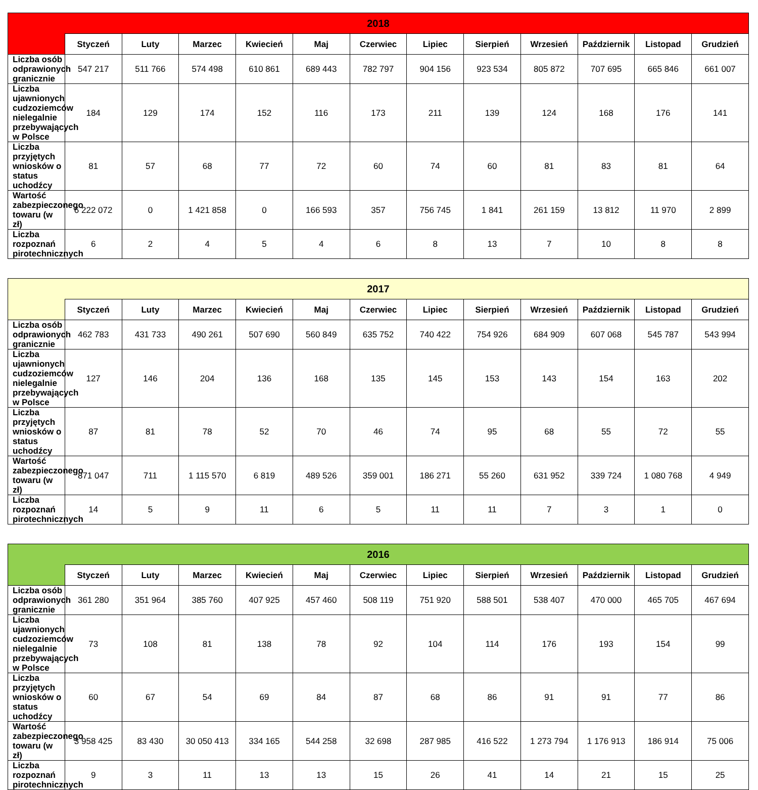| 2018 | | | | | | | | | | | | |
| --- | --- | --- | --- | --- | --- | --- | --- | --- | --- | --- | --- | --- |
| | Styczeń | Luty | Marzec | Kwiecień | Maj | Czerwiec | Lipiec | Sierpień | Wrzesień | Październik | Listopad | Grudzień |
| Liczba osób odprawionych granicznie | 547 217 | 511 766 | 574 498 | 610 861 | 689 443 | 782 797 | 904 156 | 923 534 | 805 872 | 707 695 | 665 846 | 661 007 |
| Liczba ujawnionych cudzoziemców nielegalnie przebywających w Polsce | 184 | 129 | 174 | 152 | 116 | 173 | 211 | 139 | 124 | 168 | 176 | 141 |
| Liczba przyjętych wniosków o status uchodźcy | 81 | 57 | 68 | 77 | 72 | 60 | 74 | 60 | 81 | 83 | 81 | 64 |
| Wartość zabezpieczonego towaru (w zł) | 6 222 072 | 0 | 1 421 858 | 0 | 166 593 | 357 | 756 745 | 1 841 | 261 159 | 13 812 | 11 970 | 2 899 |
| Liczba rozpoznań pirotechnicznych | 6 | 2 | 4 | 5 | 4 | 6 | 8 | 13 | 7 | 10 | 8 | 8 |
| 2017 | | | | | | | | | | | | |
| --- | --- | --- | --- | --- | --- | --- | --- | --- | --- | --- | --- | --- |
| | Styczeń | Luty | Marzec | Kwiecień | Maj | Czerwiec | Lipiec | Sierpień | Wrzesień | Październik | Listopad | Grudzień |
| Liczba osób odprawionych granicznie | 462 783 | 431 733 | 490 261 | 507 690 | 560 849 | 635 752 | 740 422 | 754 926 | 684 909 | 607 068 | 545 787 | 543 994 |
| Liczba ujawnionych cudzoziemców nielegalnie przebywających w Polsce | 127 | 146 | 204 | 136 | 168 | 135 | 145 | 153 | 143 | 154 | 163 | 202 |
| Liczba przyjętych wniosków o status uchodźcy | 87 | 81 | 78 | 52 | 70 | 46 | 74 | 95 | 68 | 55 | 72 | 55 |
| Wartość zabezpieczonego towaru (w zł) | 871 047 | 711 | 1 115 570 | 6 819 | 489 526 | 359 001 | 186 271 | 55 260 | 631 952 | 339 724 | 1 080 768 | 4 949 |
| Liczba rozpoznań pirotechnicznych | 14 | 5 | 9 | 11 | 6 | 5 | 11 | 11 | 7 | 3 | 1 | 0 |
| 2016 | | | | | | | | | | | | |
| --- | --- | --- | --- | --- | --- | --- | --- | --- | --- | --- | --- | --- |
| | Styczeń | Luty | Marzec | Kwiecień | Maj | Czerwiec | Lipiec | Sierpień | Wrzesień | Październik | Listopad | Grudzień |
| Liczba osób odprawionych granicznie | 361 280 | 351 964 | 385 760 | 407 925 | 457 460 | 508 119 | 751 920 | 588 501 | 538 407 | 470 000 | 465 705 | 467 694 |
| Liczba ujawnionych cudzoziemców nielegalnie przebywających w Polsce | 73 | 108 | 81 | 138 | 78 | 92 | 104 | 114 | 176 | 193 | 154 | 99 |
| Liczba przyjętych wniosków o status uchodźcy | 60 | 67 | 54 | 69 | 84 | 87 | 68 | 86 | 91 | 91 | 77 | 86 |
| Wartość zabezpieczonego towaru (w zł) | 3 958 425 | 83 430 | 30 050 413 | 334 165 | 544 258 | 32 698 | 287 985 | 416 522 | 1 273 794 | 1 176 913 | 186 914 | 75 006 |
| Liczba rozpoznań pirotechnicznych | 9 | 3 | 11 | 13 | 13 | 15 | 26 | 41 | 14 | 21 | 15 | 25 |